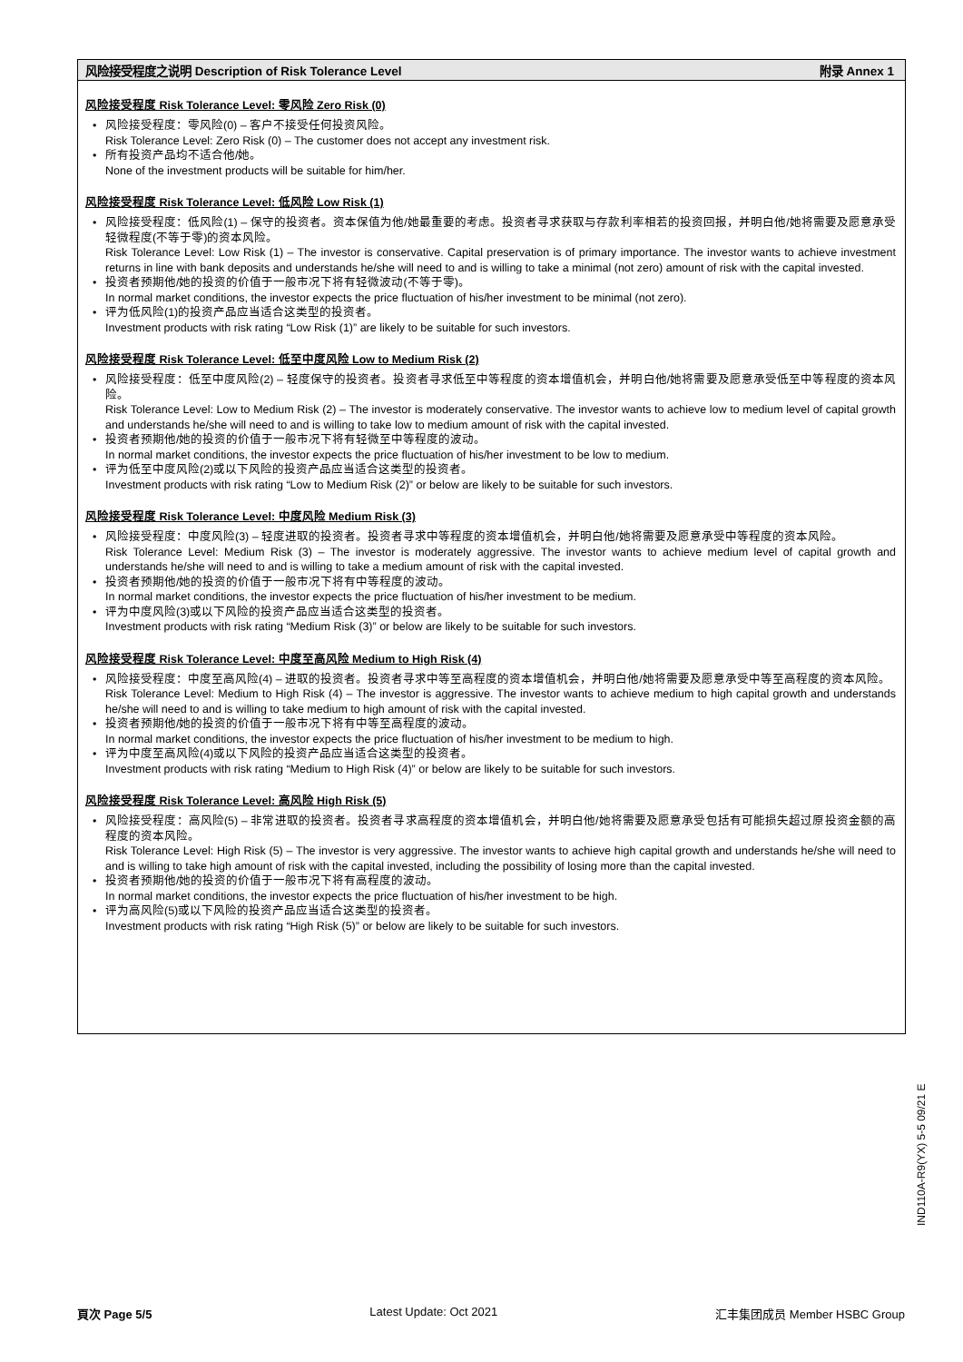风险接受程度之说明 Description of Risk Tolerance Level 附录 Annex 1
风险接受程度 Risk Tolerance Level: 零风险 Zero Risk (0)
风险接受程度：零风险(0) – 客户不接受任何投资风险。
Risk Tolerance Level: Zero Risk (0) – The customer does not accept any investment risk.
所有投资产品均不适合他/她。
None of the investment products will be suitable for him/her.
风险接受程度 Risk Tolerance Level: 低风险 Low Risk (1)
风险接受程度：低风险(1) – 保守的投资者。资本保值为他/她最重要的考虑。投资者寻求获取与存款利率相若的投资回报，并明白他/她将需要及愿意承受轻微程度(不等于零)的资本风险。
Risk Tolerance Level: Low Risk (1) – The investor is conservative. Capital preservation is of primary importance. The investor wants to achieve investment returns in line with bank deposits and understands he/she will need to and is willing to take a minimal (not zero) amount of risk with the capital invested.
投资者预期他/她的投资的价值于一般市况下将有轻微波动(不等于零)。
In normal market conditions, the investor expects the price fluctuation of his/her investment to be minimal (not zero).
评为低风险(1)的投资产品应当适合这类型的投资者。
Investment products with risk rating “Low Risk (1)” are likely to be suitable for such investors.
风险接受程度 Risk Tolerance Level: 低至中度风险 Low to Medium Risk (2)
风险接受程度：低至中度风险(2) – 轻度保守的投资者。投资者寻求低至中等程度的资本增值机会，并明白他/她将需要及愿意承受低至中等程度的资本风险。
Risk Tolerance Level: Low to Medium Risk (2) – The investor is moderately conservative. The investor wants to achieve low to medium level of capital growth and understands he/she will need to and is willing to take low to medium amount of risk with the capital invested.
投资者预期他/她的投资的价值于一般市况下将有轻微至中等程度的波动。
In normal market conditions, the investor expects the price fluctuation of his/her investment to be low to medium.
评为低至中度风险(2)或以下风险的投资产品应当适合这类型的投资者。
Investment products with risk rating “Low to Medium Risk (2)” or below are likely to be suitable for such investors.
风险接受程度 Risk Tolerance Level: 中度风险 Medium Risk (3)
风险接受程度：中度风险(3) – 轻度进取的投资者。投资者寻求中等程度的资本增值机会，并明白他/她将需要及愿意承受中等程度的资本风险。
Risk Tolerance Level: Medium Risk (3) – The investor is moderately aggressive. The investor wants to achieve medium level of capital growth and understands he/she will need to and is willing to take a medium amount of risk with the capital invested.
投资者预期他/她的投资的价值于一般市况下将有中等程度的波动。
In normal market conditions, the investor expects the price fluctuation of his/her investment to be medium.
评为中度风险(3)或以下风险的投资产品应当适合这类型的投资者。
Investment products with risk rating “Medium Risk (3)” or below are likely to be suitable for such investors.
风险接受程度 Risk Tolerance Level: 中度至高风险 Medium to High Risk (4)
风险接受程度：中度至高风险(4) – 进取的投资者。投资者寻求中等至高程度的资本增值机会，并明白他/她将需要及愿意承受中等至高程度的资本风险。
Risk Tolerance Level: Medium to High Risk (4) – The investor is aggressive. The investor wants to achieve medium to high capital growth and understands he/she will need to and is willing to take medium to high amount of risk with the capital invested.
投资者预期他/她的投资的价值于一般市况下将有中等至高程度的波动。
In normal market conditions, the investor expects the price fluctuation of his/her investment to be medium to high.
评为中度至高风险(4)或以下风险的投资产品应当适合这类型的投资者。
Investment products with risk rating “Medium to High Risk (4)” or below are likely to be suitable for such investors.
风险接受程度 Risk Tolerance Level: 高风险 High Risk (5)
风险接受程度：高风险(5) – 非常进取的投资者。投资者寻求高程度的资本增值机会，并明白他/她将需要及愿意承受包括有可能损失超过原投资金额的高程度的资本风险。
Risk Tolerance Level: High Risk (5) – The investor is very aggressive. The investor wants to achieve high capital growth and understands he/she will need to and is willing to take high amount of risk with the capital invested, including the possibility of losing more than the capital invested.
投资者预期他/她的投资的价值于一般市况下将有高程度的波动。
In normal market conditions, the investor expects the price fluctuation of his/her investment to be high.
评为高风险(5)或以下风险的投资产品应当适合这类型的投资者。
Investment products with risk rating “High Risk (5)” or below are likely to be suitable for such investors.
IND110A-R9(YX) 5-5 09/21 E
頁次 Page 5/5 Latest Update: Oct 2021 汇丰集团成员 Member HSBC Group